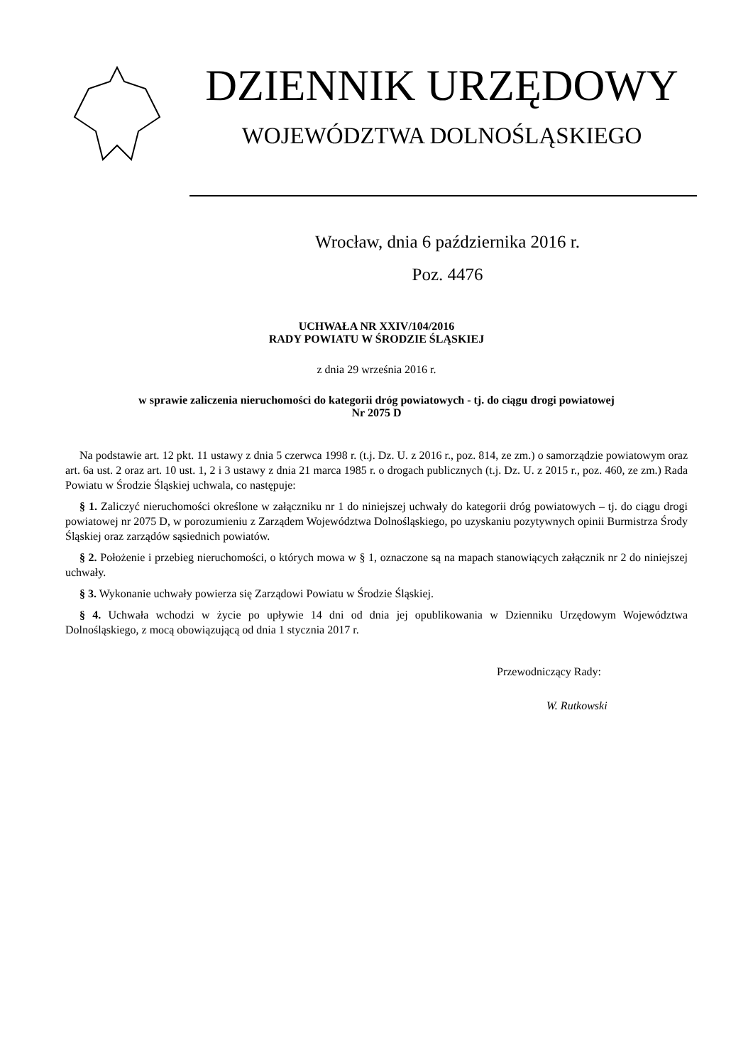DZIENNIK URZĘDOWY
WOJEWÓDZTWA DOLNOŚLĄSKIEGO
Wrocław, dnia 6 października 2016 r.
Poz. 4476
UCHWAŁA NR XXIV/104/2016
RADY POWIATU W ŚRODZIE ŚLĄSKIEJ
z dnia 29 września 2016 r.
w sprawie zaliczenia nieruchomości do kategorii dróg powiatowych - tj. do ciągu drogi powiatowej
Nr 2075 D
Na podstawie art. 12 pkt. 11 ustawy z dnia 5 czerwca 1998 r. (t.j. Dz. U. z 2016 r., poz. 814, ze zm.) o samorządzie powiatowym oraz art. 6a ust. 2 oraz art. 10 ust. 1, 2 i 3 ustawy z dnia 21 marca 1985 r. o drogach publicznych (t.j. Dz. U. z 2015 r., poz. 460, ze zm.) Rada Powiatu w Środzie Śląskiej uchwala, co następuje:
§ 1. Zaliczyć nieruchomości określone w załączniku nr 1 do niniejszej uchwały do kategorii dróg powiatowych – tj. do ciągu drogi powiatowej nr 2075 D, w porozumieniu z Zarządem Województwa Dolnośląskiego, po uzyskaniu pozytywnych opinii Burmistrza Środy Śląskiej oraz zarządów sąsiednich powiatów.
§ 2. Położenie i przebieg nieruchomości, o których mowa w § 1, oznaczone są na mapach stanowiących załącznik nr 2 do niniejszej uchwały.
§ 3. Wykonanie uchwały powierza się Zarządowi Powiatu w Środzie Śląskiej.
§ 4. Uchwała wchodzi w życie po upływie 14 dni od dnia jej opublikowania w Dzienniku Urzędowym Województwa Dolnośląskiego, z mocą obowiązującą od dnia 1 stycznia 2017 r.
Przewodniczący Rady:
W. Rutkowski